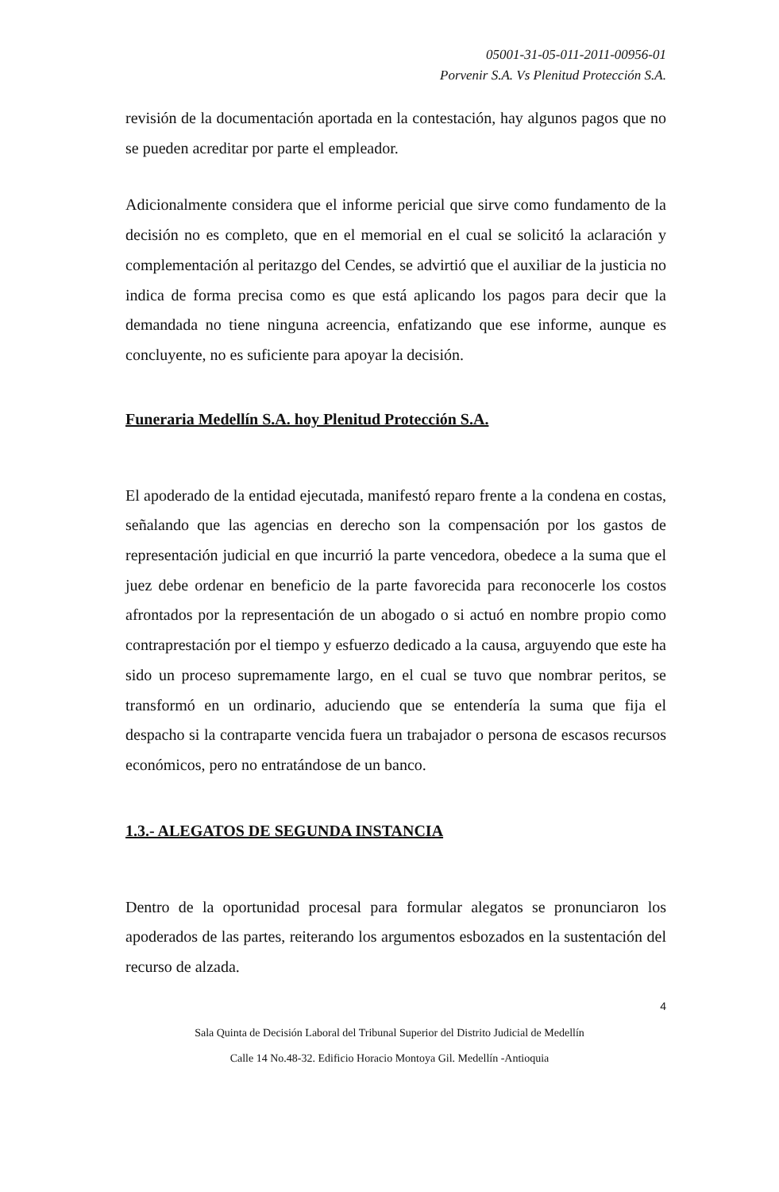05001-31-05-011-2011-00956-01
Porvenir S.A. Vs Plenitud Protección S.A.
revisión de la documentación aportada en la contestación, hay algunos pagos que no se pueden acreditar por parte el empleador.
Adicionalmente considera que el informe pericial que sirve como fundamento de la decisión no es completo, que en el memorial en el cual se solicitó la aclaración y complementación al peritazgo del Cendes, se advirtió que el auxiliar de la justicia no indica de forma precisa como es que está aplicando los pagos para decir que la demandada no tiene ninguna acreencia, enfatizando que ese informe, aunque es concluyente, no es suficiente para apoyar la decisión.
Funeraria Medellín S.A. hoy Plenitud Protección S.A.
El apoderado de la entidad ejecutada, manifestó reparo frente a la condena en costas, señalando que las agencias en derecho son la compensación por los gastos de representación judicial en que incurrió la parte vencedora, obedece a la suma que el juez debe ordenar en beneficio de la parte favorecida para reconocerle los costos afrontados por la representación de un abogado o si actuó en nombre propio como contraprestación por el tiempo y esfuerzo dedicado a la causa, arguyendo que este ha sido un proceso supremamente largo, en el cual se tuvo que nombrar peritos, se transformó en un ordinario, aduciendo que se entendería la suma que fija el despacho si la contraparte vencida fuera un trabajador o persona de escasos recursos económicos, pero no entratándose de un banco.
1.3.- ALEGATOS DE SEGUNDA INSTANCIA
Dentro de la oportunidad procesal para formular alegatos se pronunciaron los apoderados de las partes, reiterando los argumentos esbozados en la sustentación del recurso de alzada.
4
Sala Quinta de Decisión Laboral del Tribunal Superior del Distrito Judicial de Medellín
Calle 14 No.48-32. Edificio Horacio Montoya Gil. Medellín -Antioquia